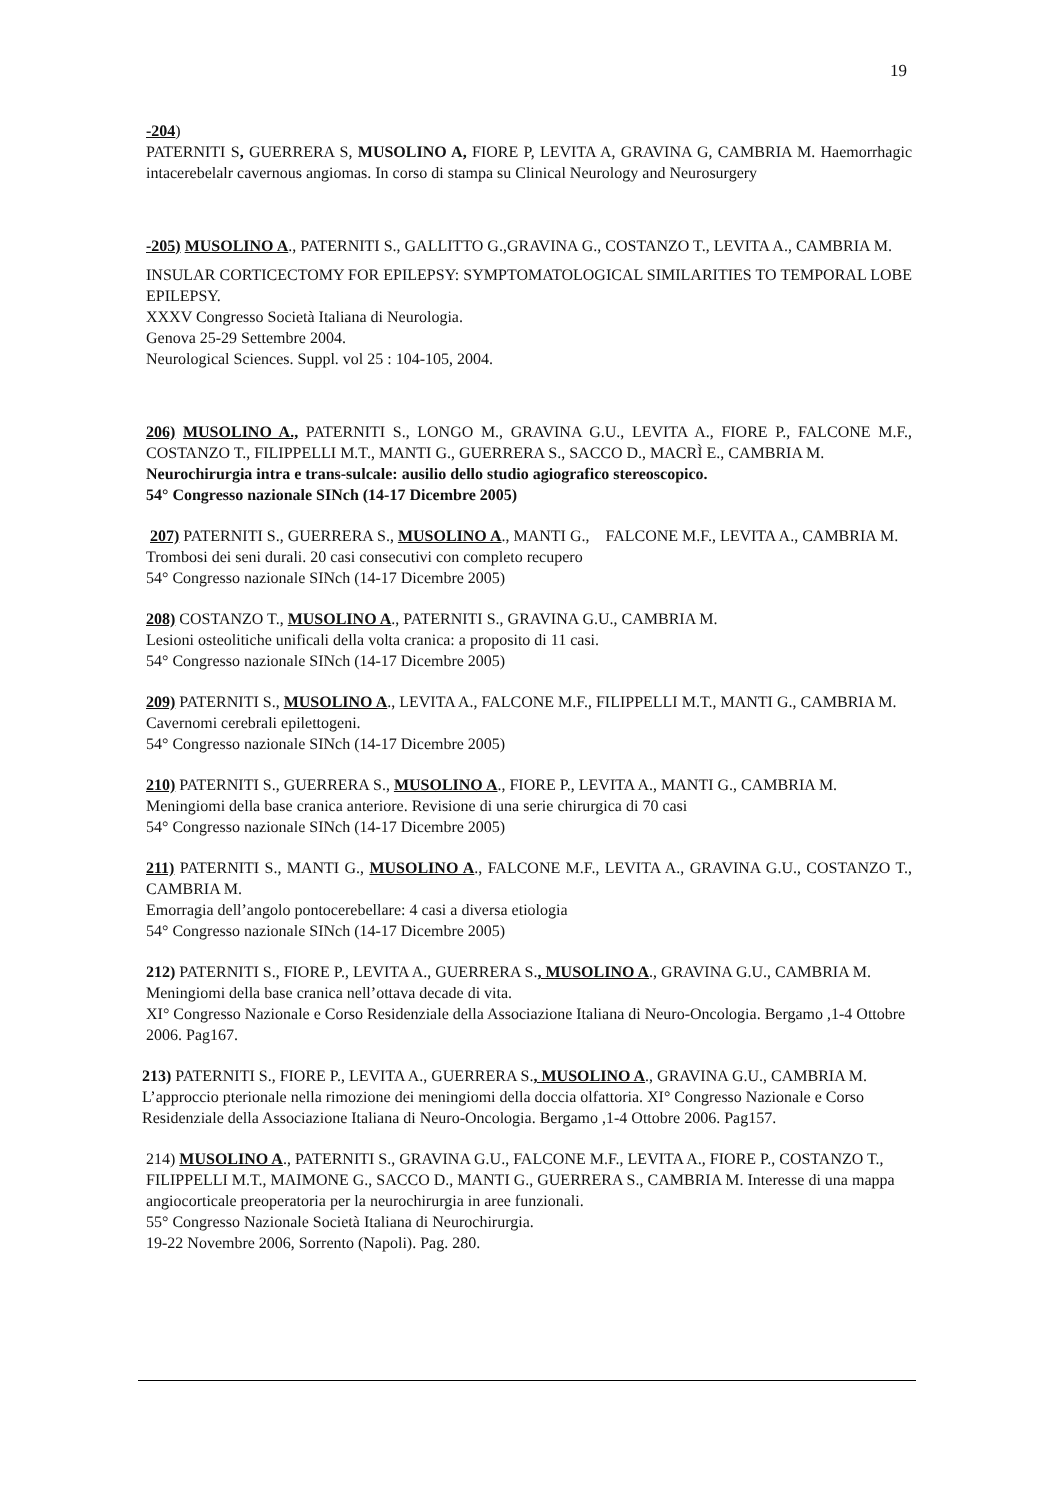19
-204)
PATERNITI S, GUERRERA S, MUSOLINO A, FIORE P, LEVITA A, GRAVINA G, CAMBRIA M. Haemorrhagic intacerebelalr cavernous angiomas. In corso di stampa su Clinical Neurology and Neurosurgery
-205) MUSOLINO A., PATERNITI S., GALLITTO G.,GRAVINA G., COSTANZO T., LEVITA A., CAMBRIA M.
INSULAR CORTICECTOMY FOR EPILEPSY: SYMPTOMATOLOGICAL SIMILARITIES TO TEMPORAL LOBE EPILEPSY.
XXXV Congresso Società Italiana di Neurologia.
Genova 25-29 Settembre 2004.
Neurological Sciences. Suppl. vol 25 : 104-105, 2004.
206) MUSOLINO A., PATERNITI S., LONGO M., GRAVINA G.U., LEVITA A., FIORE P., FALCONE M.F., COSTANZO T., FILIPPELLI M.T., MANTI G., GUERRERA S., SACCO D., MACRÌ E., CAMBRIA M.
Neurochirurgia intra e trans-sulcale: ausilio dello studio agiografico stereoscopico.
54° Congresso nazionale SINch (14-17 Dicembre 2005)
207) PATERNITI S., GUERRERA S., MUSOLINO A., MANTI G., FALCONE M.F., LEVITA A., CAMBRIA M.
Trombosi dei seni durali. 20 casi consecutivi con completo recupero
54° Congresso nazionale SINch (14-17 Dicembre 2005)
208) COSTANZO T., MUSOLINO A., PATERNITI S., GRAVINA G.U., CAMBRIA M.
Lesioni osteolitiche unificali della volta cranica: a proposito di 11 casi.
54° Congresso nazionale SINch (14-17 Dicembre 2005)
209) PATERNITI S., MUSOLINO A., LEVITA A., FALCONE M.F., FILIPPELLI M.T., MANTI G., CAMBRIA M.
Cavernomi cerebrali epilettogeni.
54° Congresso nazionale SINch (14-17 Dicembre 2005)
210) PATERNITI S., GUERRERA S., MUSOLINO A., FIORE P., LEVITA A., MANTI G., CAMBRIA M.
Meningiomi della base cranica anteriore. Revisione di una serie chirurgica di 70 casi
54° Congresso nazionale SINch (14-17 Dicembre 2005)
211) PATERNITI S., MANTI G., MUSOLINO A., FALCONE M.F., LEVITA A., GRAVINA G.U., COSTANZO T., CAMBRIA M.
Emorragia dell’angolo pontocerebellare: 4 casi a diversa etiologia
54° Congresso nazionale SINch (14-17 Dicembre 2005)
212) PATERNITI S., FIORE P., LEVITA A., GUERRERA S., MUSOLINO A., GRAVINA G.U., CAMBRIA M. Meningiomi della base cranica nell’ottava decade di vita.
XI° Congresso Nazionale e Corso Residenziale della Associazione Italiana di Neuro-Oncologia. Bergamo ,1-4 Ottobre 2006. Pag167.
213) PATERNITI S., FIORE P., LEVITA A., GUERRERA S., MUSOLINO A., GRAVINA G.U., CAMBRIA M. L’approccio pterionale nella rimozione dei meningiomi della doccia olfattoria. XI° Congresso Nazionale e Corso Residenziale della Associazione Italiana di Neuro-Oncologia. Bergamo ,1-4 Ottobre 2006. Pag157.
214) MUSOLINO A., PATERNITI S., GRAVINA G.U., FALCONE M.F., LEVITA A., FIORE P., COSTANZO T., FILIPPELLI M.T., MAIMONE G., SACCO D., MANTI G., GUERRERA S., CAMBRIA M. Interesse di una mappa angiocorticale preoperatoria per la neurochirurgia in aree funzionali.
55° Congresso Nazionale Società Italiana di Neurochirurgia.
19-22 Novembre 2006, Sorrento (Napoli). Pag. 280.